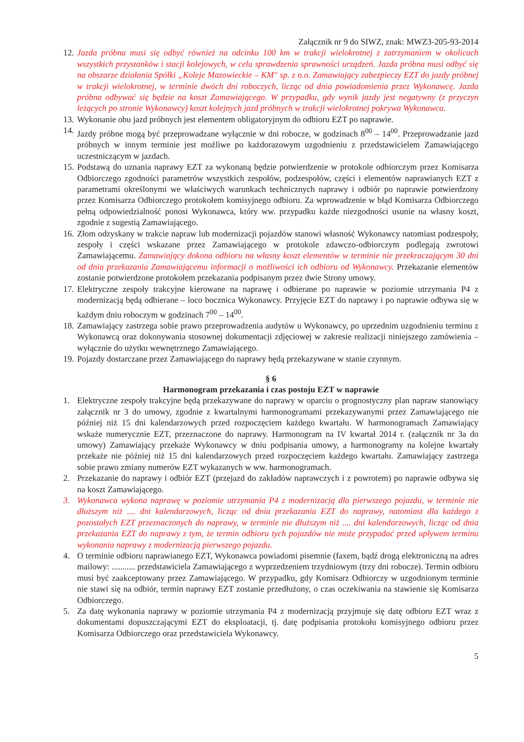Załącznik nr 9 do SIWZ, znak: MWZ3-205-93-2014
12. Jazda próbna musi się odbyć również na odcinku 100 km w trakcji wielokrotnej z zatrzymaniem w okolicach wszystkich przystanków i stacji kolejowych, w celu sprawdzenia sprawności urządzeń. Jazda próbna musi odbyć się na obszarze działania Spółki „Koleje Mazowieckie – KM" sp. z o.o. Zamawiający zabezpieczy EZT do jazdy próbnej w trakcji wielokrotnej, w terminie dwóch dni roboczych, licząc od dnia powiadomienia przez Wykonawcę. Jazda próbna odbywać się będzie na koszt Zamawiającego. W przypadku, gdy wynik jazdy jest negatywny (z przyczyn leżących po stronie Wykonawcy) koszt kolejnych jazd próbnych w trakcji wielokrotnej pokrywa Wykonawca.
13. Wykonanie obu jazd próbnych jest elementem obligatoryjnym do odbioru EZT po naprawie.
14. Jazdy próbne mogą być przeprowadzane wyłącznie w dni robocze, w godzinach 8<sup>00</sup> – 14<sup>00</sup>. Przeprowadzanie jazd próbnych w innym terminie jest możliwe po każdorazowym uzgodnieniu z przedstawicielem Zamawiającego uczestniczącym w jazdach.
15. Podstawą do uznania naprawy EZT za wykonaną będzie potwierdzenie w protokole odbiorczym przez Komisarza Odbiorczego zgodności parametrów wszystkich zespołów, podzespołów, części i elementów naprawianych EZT z parametrami określonymi we właściwych warunkach technicznych naprawy i odbiór po naprawie potwierdzony przez Komisarza Odbiorczego protokołem komisyjnego odbioru. Za wprowadzenie w błąd Komisarza Odbiorczego pełną odpowiedzialność ponosi Wykonawca, który ww. przypadku każde niezgodności usunie na własny koszt, zgodnie z sugestią Zamawiającego.
16. Złom odzyskany w trakcie napraw lub modernizacji pojazdów stanowi własność Wykonawcy natomiast podzespoły, zespoły i części wskazane przez Zamawiającego w protokole zdawczo-odbiorczym podlegają zwrotowi Zamawiającemu. Zamawiający dokona odbioru na własny koszt elementów w terminie nie przekraczającym 30 dni od dnia przekazania Zamawiającemu informacji o możliwości ich odbioru od Wykonawcy. Przekazanie elementów zostanie potwierdzone protokołem przekazania podpisanym przez dwie Strony umowy.
17. Elektryczne zespoły trakcyjne kierowane na naprawę i odbierane po naprawie w poziomie utrzymania P4 z modernizacją będą odbierane – loco bocznica Wykonawcy. Przyjęcie EZT do naprawy i po naprawie odbywa się w każdym dniu roboczym w godzinach 7<sup>00</sup> – 14<sup>00</sup>.
18. Zamawiający zastrzega sobie prawo przeprowadzenia audytów u Wykonawcy, po uprzednim uzgodnieniu terminu z Wykonawcą oraz dokonywania stosownej dokumentacji zdjęciowej w zakresie realizacji niniejszego zamówienia – wyłącznie do użytku wewnętrznego Zamawiającego.
19. Pojazdy dostarczane przez Zamawiającego do naprawy będą przekazywane w stanie czynnym.
§ 6
Harmonogram przekazania i czas postoju EZT w naprawie
1. Elektryczne zespoły trakcyjne będą przekazywane do naprawy w oparciu o prognostyczny plan napraw stanowiący załącznik nr 3 do umowy, zgodnie z kwartalnymi harmonogramami przekazywanymi przez Zamawiającego nie później niż 15 dni kalendarzowych przed rozpoczęciem każdego kwartału. W harmonogramach Zamawiający wskaże numerycznie EZT, przeznaczone do naprawy. Harmonogram na IV kwartał 2014 r. (załącznik nr 3a do umowy) Zamawiający przekaże Wykonawcy w dniu podpisania umowy, a harmonogramy na kolejne kwartały przekaże nie później niż 15 dni kalendarzowych przed rozpoczęciem każdego kwartału. Zamawiający zastrzega sobie prawo zmiany numerów EZT wykazanych w ww. harmonogramach.
2. Przekazanie do naprawy i odbiór EZT (przejazd do zakładów naprawczych i z powrotem) po naprawie odbywa się na koszt Zamawiającego.
3. Wykonawca wykona naprawę w poziomie utrzymania P4 z modernizacją dla pierwszego pojazdu, w terminie nie dłuższym niż .... dni kalendarzowych, licząc od dnia przekazania EZT do naprawy, natomiast dla każdego z pozostałych EZT przeznaczonych do naprawy, w terminie nie dłuższym niż .... dni kalendarzowych, licząc od dnia przekazania EZT do naprawy z tym, że termin odbioru tych pojazdów nie może przypadać przed upływem terminu wykonania naprawy z modernizacją pierwszego pojazdu.
4. O terminie odbioru naprawianego EZT, Wykonawca powiadomi pisemnie (faxem, bądź drogą elektroniczną na adres mailowy: ........... przedstawiciela Zamawiającego z wyprzedzeniem trzydniowym (trzy dni robocze). Termin odbioru musi być zaakceptowany przez Zamawiającego. W przypadku, gdy Komisarz Odbiorczy w uzgodnionym terminie nie stawi się na odbiór, termin naprawy EZT zostanie przedłużony, o czas oczekiwania na stawienie się Komisarza Odbiorczego.
5. Za datę wykonania naprawy w poziomie utrzymania P4 z modernizacją przyjmuje się datę odbioru EZT wraz z dokumentami dopuszczającymi EZT do eksploatacji, tj. datę podpisania protokołu komisyjnego odbioru przez Komisarza Odbiorczego oraz przedstawiciela Wykonawcy.
5